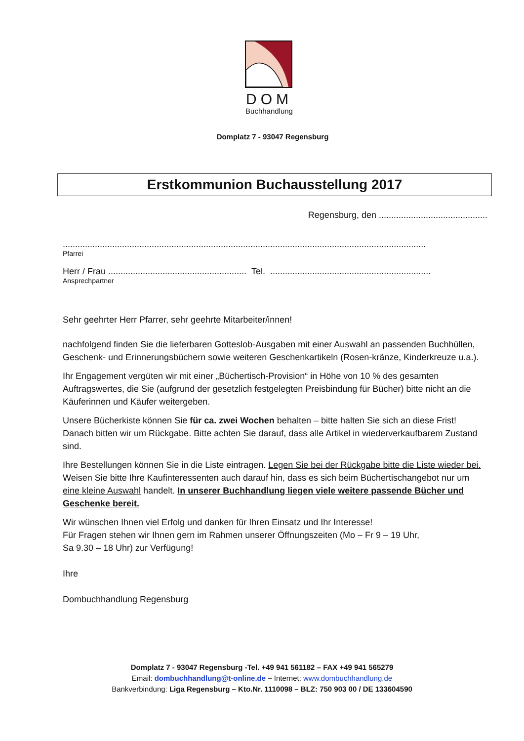DOM
Buchhandlung
Domplatz 7 - 93047 Regensburg
Erstkommunion Buchausstellung 2017
Regensburg, den ............................................
...................................................................................................................................................
Pfarrei
Herr / Frau ........................................................ Tel. .................................................................
Ansprechpartner
Sehr geehrter Herr Pfarrer, sehr geehrte Mitarbeiter/innen!
nachfolgend finden Sie die lieferbaren Gotteslob-Ausgaben mit einer Auswahl an passenden Buchhüllen, Geschenk- und Erinnerungsbüchern sowie weiteren Geschenkartikeln (Rosen-kränze, Kinderkreuze u.a.).
Ihr Engagement vergüten wir mit einer „Büchertisch-Provision“ in Höhe von 10 % des gesamten Auftragswertes, die Sie (aufgrund der gesetzlich festgelegten Preisbindung für Bücher) bitte nicht an die Käuferinnen und Käufer weitergeben.
Unsere Bücherkiste können Sie für ca. zwei Wochen behalten – bitte halten Sie sich an diese Frist! Danach bitten wir um Rückgabe. Bitte achten Sie darauf, dass alle Artikel in wiederverkaufbarem Zustand sind.
Ihre Bestellungen können Sie in die Liste eintragen. Legen Sie bei der Rückgabe bitte die Liste wieder bei. Weisen Sie bitte Ihre Kaufinteressenten auch darauf hin, dass es sich beim Büchertischangebot nur um eine kleine Auswahl handelt. In unserer Buchhandlung liegen viele weitere passende Bücher und Geschenke bereit.
Wir wünschen Ihnen viel Erfolg und danken für Ihren Einsatz und Ihr Interesse!
Für Fragen stehen wir Ihnen gern im Rahmen unserer Öffnungszeiten (Mo – Fr 9 – 19 Uhr,
Sa 9.30 – 18 Uhr) zur Verfügung!
Ihre
Dombuchhandlung Regensburg
Domplatz 7 - 93047 Regensburg -Tel. +49 941 561182 – FAX +49 941 565279
Email: dombuchhandlung@t-online.de – Internet: www.dombuchhandlung.de
Bankverbindung: Liga Regensburg – Kto.Nr. 1110098 – BLZ: 750 903 00 / DE 133604590